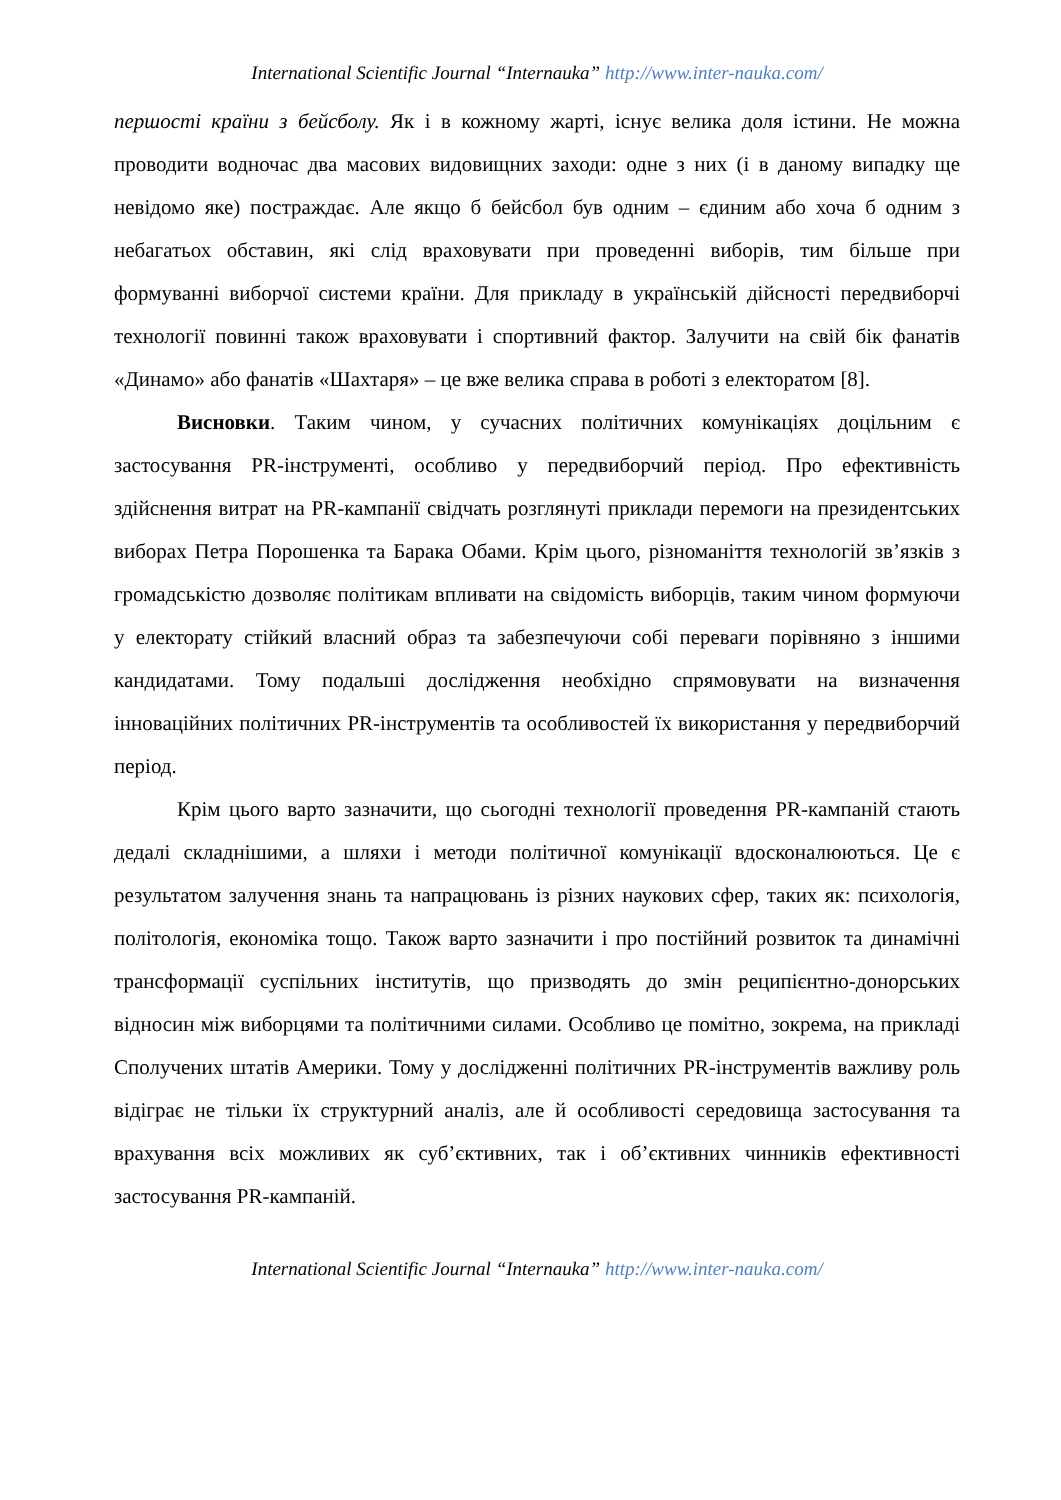International Scientific Journal “Internauka” http://www.inter-nauka.com/
першості країни з бейсболу. Як і в кожному жарті, існує велика доля істини. Не можна проводити водночас два масових видовищних заходи: одне з них (і в даному випадку ще невідомо яке) постраждає. Але якщо б бейсбол був одним – єдиним або хоча б одним з небагатьох обставин, які слід враховувати при проведенні виборів, тим більше при формуванні виборчої системи країни. Для прикладу в українській дійсності передвиборчі технології повинні також враховувати і спортивний фактор. Залучити на свій бік фанатів «Динамо» або фанатів «Шахтаря» – це вже велика справа в роботі з електоратом [8].
Висновки. Таким чином, у сучасних політичних комунікаціях доцільним є застосування PR-інструменті, особливо у передвиборчий період. Про ефективність здійснення витрат на PR-кампанії свідчать розглянуті приклади перемоги на президентських виборах Петра Порошенка та Барака Обами. Крім цього, різноманіття технологій зв’язків з громадськістю дозволяє політикам впливати на свідомість виборців, таким чином формуючи у електорату стійкий власний образ та забезпечуючи собі переваги порівняно з іншими кандидатами. Тому подальші дослідження необхідно спрямовувати на визначення інноваційних політичних PR-інструментів та особливостей їх використання у передвиборчий період.
Крім цього варто зазначити, що сьогодні технології проведення PR-кампаній стають дедалі складнішими, а шляхи і методи політичної комунікації вдосконалюються. Це є результатом залучення знань та напрацювань із різних наукових сфер, таких як: психологія, політологія, економіка тощо. Також варто зазначити і про постійний розвиток та динамічні трансформації суспільних інститутів, що призводять до змін реципієнтно-донорських відносин між виборцями та політичними силами. Особливо це помітно, зокрема, на прикладі Сполучених штатів Америки. Тому у дослідженні політичних PR-інструментів важливу роль відіграє не тільки їх структурний аналіз, але й особливості середовища застосування та врахування всіх можливих як суб’єктивних, так і об’єктивних чинників ефективності застосування PR-кампаній.
International Scientific Journal “Internauka” http://www.inter-nauka.com/